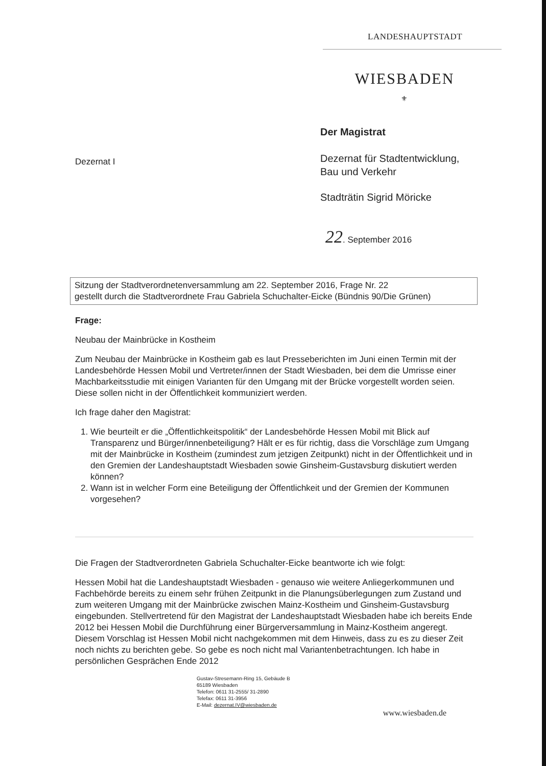LANDESHAUPTSTADT
WIESBADEN
⚜
Dezernat I
Der Magistrat
Dezernat für Stadtentwicklung,
Bau und Verkehr
Stadträtin Sigrid Möricke
22. September 2016
Sitzung der Stadtverordnetenversammlung am 22. September 2016, Frage Nr. 22
gestellt durch die Stadtverordnete Frau Gabriela Schuchalter-Eicke (Bündnis 90/Die Grünen)
Frage:
Neubau der Mainbrücke in Kostheim
Zum Neubau der Mainbrücke in Kostheim gab es laut Presseberichten im Juni einen Termin mit der Landesbehörde Hessen Mobil und Vertreter/innen der Stadt Wiesbaden, bei dem die Umrisse einer Machbarkeitsstudie mit einigen Varianten für den Umgang mit der Brücke vorgestellt worden seien. Diese sollen nicht in der Öffentlichkeit kommuniziert werden.
Ich frage daher den Magistrat:
1. Wie beurteilt er die „Öffentlichkeitspolitik“ der Landesbehörde Hessen Mobil mit Blick auf Transparenz und Bürger/innenbeteiligung? Hält er es für richtig, dass die Vorschläge zum Umgang mit der Mainbrücke in Kostheim (zumindest zum jetzigen Zeitpunkt) nicht in der Öffentlichkeit und in den Gremien der Landeshauptstadt Wiesbaden sowie Ginsheim-Gustavsburg diskutiert werden können?
2. Wann ist in welcher Form eine Beteiligung der Öffentlichkeit und der Gremien der Kommunen vorgesehen?
Die Fragen der Stadtverordneten Gabriela Schuchalter-Eicke beantworte ich wie folgt:
Hessen Mobil hat die Landeshauptstadt Wiesbaden - genauso wie weitere Anliegerkommunen und Fachbehörde bereits zu einem sehr frühen Zeitpunkt in die Planungsüberlegungen zum Zustand und zum weiteren Umgang mit der Mainbrücke zwischen Mainz-Kostheim und Ginsheim-Gustavsburg eingebunden. Stellvertretend für den Magistrat der Landeshauptstadt Wiesbaden habe ich bereits Ende 2012 bei Hessen Mobil die Durchführung einer Bürgerversammlung in Mainz-Kostheim angeregt. Diesem Vorschlag ist Hessen Mobil nicht nachgekommen mit dem Hinweis, dass zu es zu dieser Zeit noch nichts zu berichten gebe. So gebe es noch nicht mal Variantenbetrachtungen. Ich habe in persönlichen Gesprächen Ende 2012
Gustav-Stresemann-Ring 15, Gebäude B
65189 Wiesbaden
Telefon: 0611 31-2555/ 31-2890
Telefax: 0611 31-3956
E-Mail: dezernat.IV@wiesbaden.de
www.wiesbaden.de